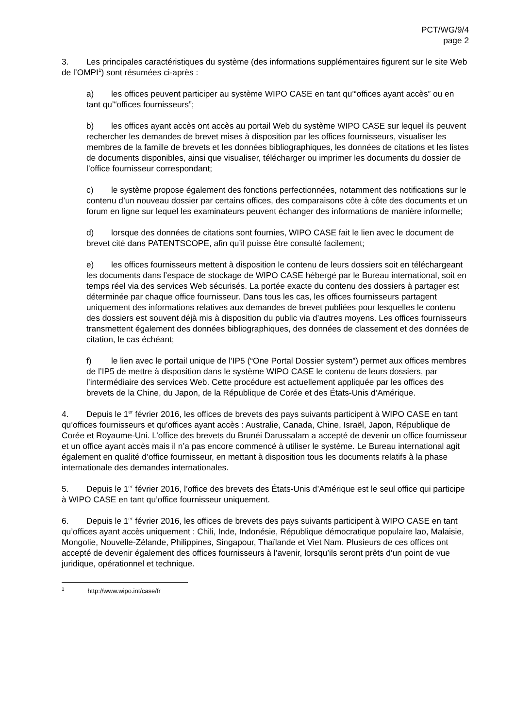PCT/WG/9/4
page 2
3. Les principales caractéristiques du système (des informations supplémentaires figurent sur le site Web de l’OMPI<sup>1</sup>) sont résumées ci-après :
a) les offices peuvent participer au système WIPO CASE en tant qu’“offices ayant accès” ou en tant qu’“offices fournisseurs”;
b) les offices ayant accès ont accès au portail Web du système WIPO CASE sur lequel ils peuvent rechercher les demandes de brevet mises à disposition par les offices fournisseurs, visualiser les membres de la famille de brevets et les données bibliographiques, les données de citations et les listes de documents disponibles, ainsi que visualiser, télécharger ou imprimer les documents du dossier de l’office fournisseur correspondant;
c) le système propose également des fonctions perfectionnées, notamment des notifications sur le contenu d’un nouveau dossier par certains offices, des comparaisons côte à côte des documents et un forum en ligne sur lequel les examinateurs peuvent échanger des informations de manière informelle;
d) lorsque des données de citations sont fournies, WIPO CASE fait le lien avec le document de brevet cité dans PATENTSCOPE, afin qu’il puisse être consulté facilement;
e) les offices fournisseurs mettent à disposition le contenu de leurs dossiers soit en téléchargeant les documents dans l’espace de stockage de WIPO CASE hébergé par le Bureau international, soit en temps réel via des services Web sécurisés. La portée exacte du contenu des dossiers à partager est déterminée par chaque office fournisseur. Dans tous les cas, les offices fournisseurs partagent uniquement des informations relatives aux demandes de brevet publiées pour lesquelles le contenu des dossiers est souvent déjà mis à disposition du public via d’autres moyens. Les offices fournisseurs transmettent également des données bibliographiques, des données de classement et des données de citation, le cas échéant;
f) le lien avec le portail unique de l’IP5 (“One Portal Dossier system”) permet aux offices membres de l’IP5 de mettre à disposition dans le système WIPO CASE le contenu de leurs dossiers, par l’intermédiaire des services Web. Cette procédure est actuellement appliquée par les offices des brevets de la Chine, du Japon, de la République de Corée et des États-Unis d’Amérique.
4. Depuis le 1<sup>er</sup> février 2016, les offices de brevets des pays suivants participent à WIPO CASE en tant qu’offices fournisseurs et qu’offices ayant accès : Australie, Canada, Chine, Israël, Japon, République de Corée et Royaume-Uni. L’office des brevets du Brunéi Darussalam a accepté de devenir un office fournisseur et un office ayant accès mais il n’a pas encore commencé à utiliser le système. Le Bureau international agit également en qualité d’office fournisseur, en mettant à disposition tous les documents relatifs à la phase internationale des demandes internationales.
5. Depuis le 1<sup>er</sup> février 2016, l’office des brevets des États-Unis d’Amérique est le seul office qui participe à WIPO CASE en tant qu’office fournisseur uniquement.
6. Depuis le 1<sup>er</sup> février 2016, les offices de brevets des pays suivants participent à WIPO CASE en tant qu’offices ayant accès uniquement : Chili, Inde, Indonésie, République démocratique populaire lao, Malaisie, Mongolie, Nouvelle-Zélande, Philippines, Singapour, Thaïlande et Viet Nam. Plusieurs de ces offices ont accepté de devenir également des offices fournisseurs à l’avenir, lorsqu’ils seront prêts d’un point de vue juridique, opérationnel et technique.
<sup>1</sup> http://www.wipo.int/case/fr